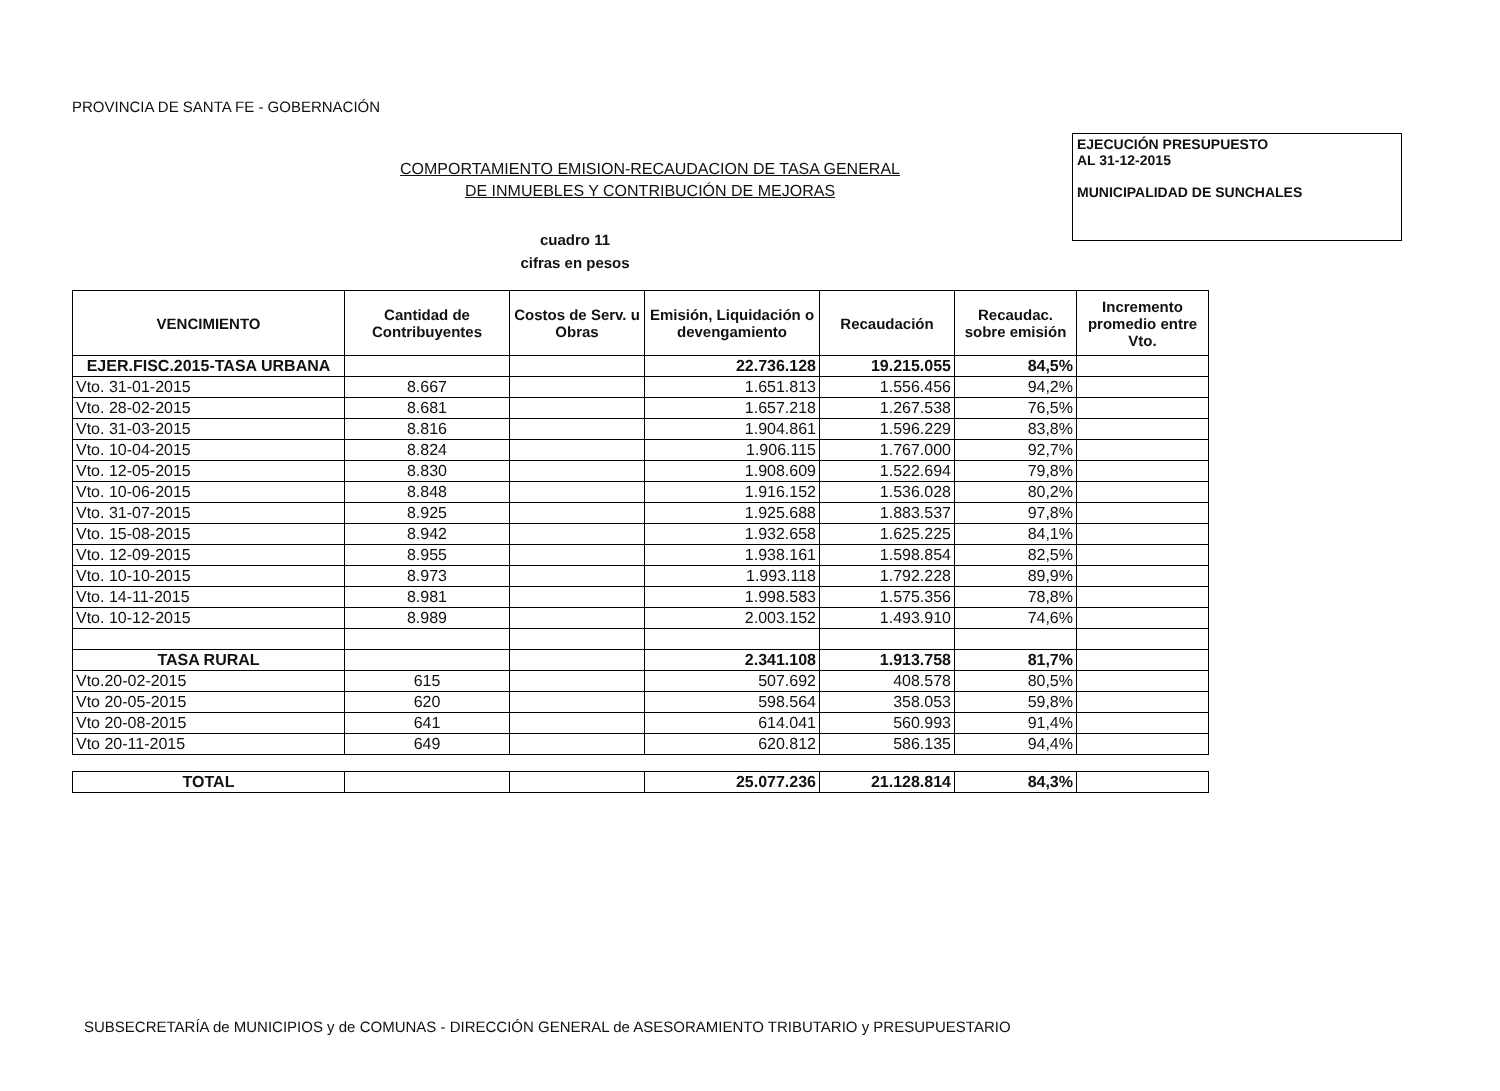PROVINCIA DE SANTA FE - GOBERNACIÓN
EJECUCIÓN PRESUPUESTO
AL 31-12-2015
MUNICIPALIDAD DE SUNCHALES
COMPORTAMIENTO EMISION-RECAUDACION DE TASA GENERAL
DE INMUEBLES Y CONTRIBUCIÓN DE MEJORAS
cuadro 11
cifras en pesos
| VENCIMIENTO | Cantidad de Contribuyentes | Costos de Serv. u Obras | Emisión, Liquidación o devengamiento | Recaudación | Recaudac. sobre emisión | Incremento promedio entre Vto. |
| --- | --- | --- | --- | --- | --- | --- |
| EJER.FISC.2015-TASA URBANA | | | 22.736.128 | 19.215.055 | 84,5% | |
| Vto. 31-01-2015 | 8.667 | | 1.651.813 | 1.556.456 | 94,2% | |
| Vto. 28-02-2015 | 8.681 | | 1.657.218 | 1.267.538 | 76,5% | |
| Vto. 31-03-2015 | 8.816 | | 1.904.861 | 1.596.229 | 83,8% | |
| Vto. 10-04-2015 | 8.824 | | 1.906.115 | 1.767.000 | 92,7% | |
| Vto. 12-05-2015 | 8.830 | | 1.908.609 | 1.522.694 | 79,8% | |
| Vto. 10-06-2015 | 8.848 | | 1.916.152 | 1.536.028 | 80,2% | |
| Vto. 31-07-2015 | 8.925 | | 1.925.688 | 1.883.537 | 97,8% | |
| Vto. 15-08-2015 | 8.942 | | 1.932.658 | 1.625.225 | 84,1% | |
| Vto. 12-09-2015 | 8.955 | | 1.938.161 | 1.598.854 | 82,5% | |
| Vto. 10-10-2015 | 8.973 | | 1.993.118 | 1.792.228 | 89,9% | |
| Vto. 14-11-2015 | 8.981 | | 1.998.583 | 1.575.356 | 78,8% | |
| Vto. 10-12-2015 | 8.989 | | 2.003.152 | 1.493.910 | 74,6% | |
| TASA RURAL | | | 2.341.108 | 1.913.758 | 81,7% | |
| Vto.20-02-2015 | 615 | | 507.692 | 408.578 | 80,5% | |
| Vto 20-05-2015 | 620 | | 598.564 | 358.053 | 59,8% | |
| Vto 20-08-2015 | 641 | | 614.041 | 560.993 | 91,4% | |
| Vto 20-11-2015 | 649 | | 620.812 | 586.135 | 94,4% | |
| TOTAL | | | 25.077.236 | 21.128.814 | 84,3% | |
SUBSECRETARÍA de MUNICIPIOS y de COMUNAS - DIRECCIÓN GENERAL de ASESORAMIENTO TRIBUTARIO y PRESUPUESTARIO